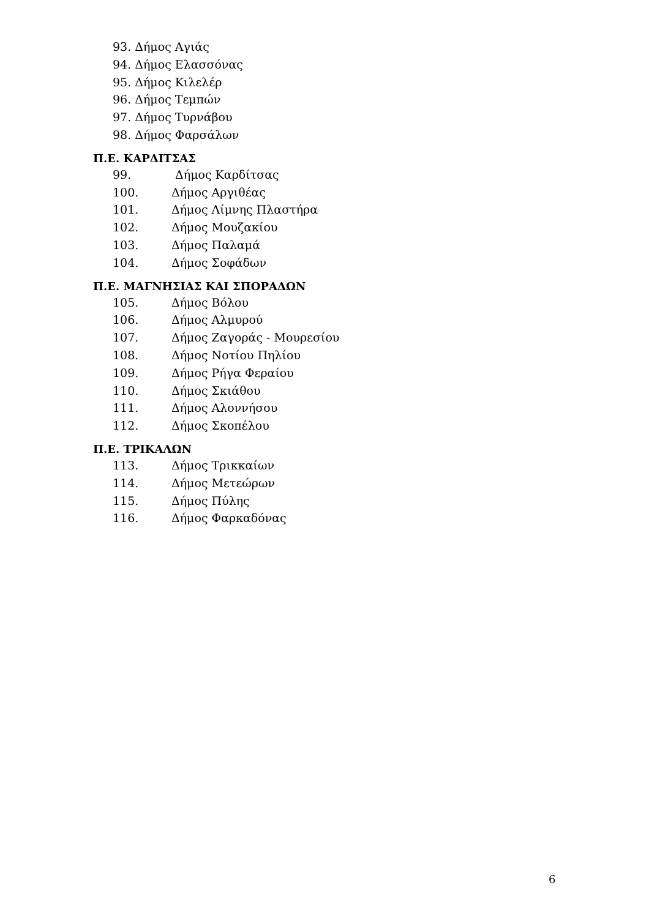93. Δήμος Αγιάς
94. Δήμος Ελασσόνας
95. Δήμος Κιλελέρ
96. Δήμος Τεμπών
97. Δήμος Τυρνάβου
98. Δήμος Φαρσάλων
Π.Ε. ΚΑΡΔΙΤΣΑΣ
99. Δήμος Καρδίτσας
100. Δήμος Αργιθέας
101. Δήμος Λίμνης Πλαστήρα
102. Δήμος Μουζακίου
103. Δήμος Παλαμά
104. Δήμος Σοφάδων
Π.Ε. ΜΑΓΝΗΣΙΑΣ ΚΑΙ ΣΠΟΡΑΔΩΝ
105. Δήμος Βόλου
106. Δήμος Αλμυρού
107. Δήμος Ζαγοράς - Μουρεσίου
108. Δήμος Νοτίου Πηλίου
109. Δήμος Ρήγα Φεραίου
110. Δήμος Σκιάθου
111. Δήμος Αλοννήσου
112. Δήμος Σκοπέλου
Π.Ε. ΤΡΙΚΑΛΩΝ
113. Δήμος Τρικκαίων
114. Δήμος Μετεώρων
115. Δήμος Πύλης
116. Δήμος Φαρκαδόνας
6